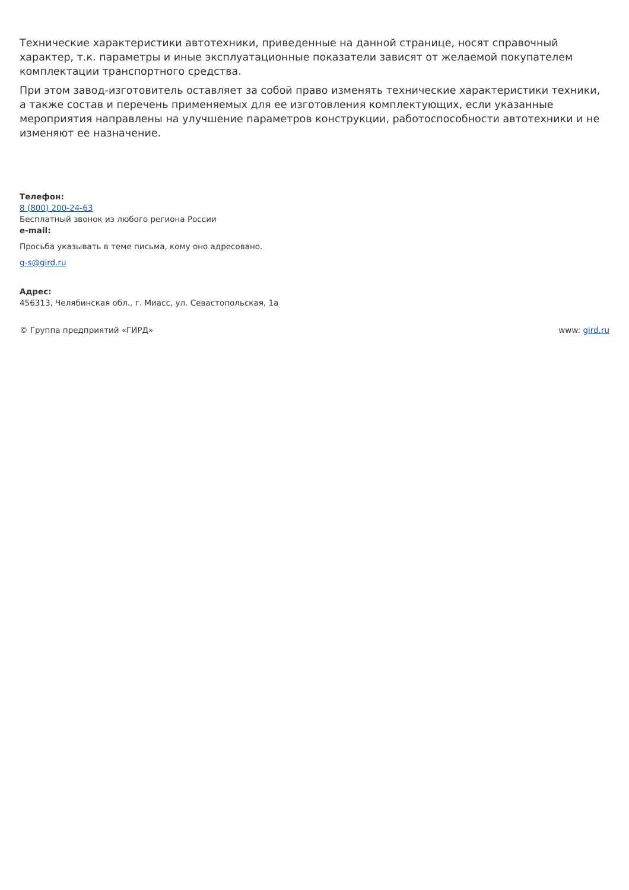Технические характеристики автотехники, приведенные на данной странице, носят справочный характер, т.к. параметры и иные эксплуатационные показатели зависят от желаемой покупателем комплектации транспортного средства.
При этом завод-изготовитель оставляет за собой право изменять технические характеристики техники, а также состав и перечень применяемых для ее изготовления комплектующих, если указанные мероприятия направлены на улучшение параметров конструкции, работоспособности автотехники и не изменяют ее назначение.
Телефон:
8 (800) 200-24-63
Бесплатный звонок из любого региона России
e-mail:
Просьба указывать в теме письма, кому оно адресовано.
g-s@gird.ru
Адрес:
456313, Челябинская обл., г. Миасс, ул. Севастопольская, 1а
© Группа предприятий «ГИРД» www: gird.ru